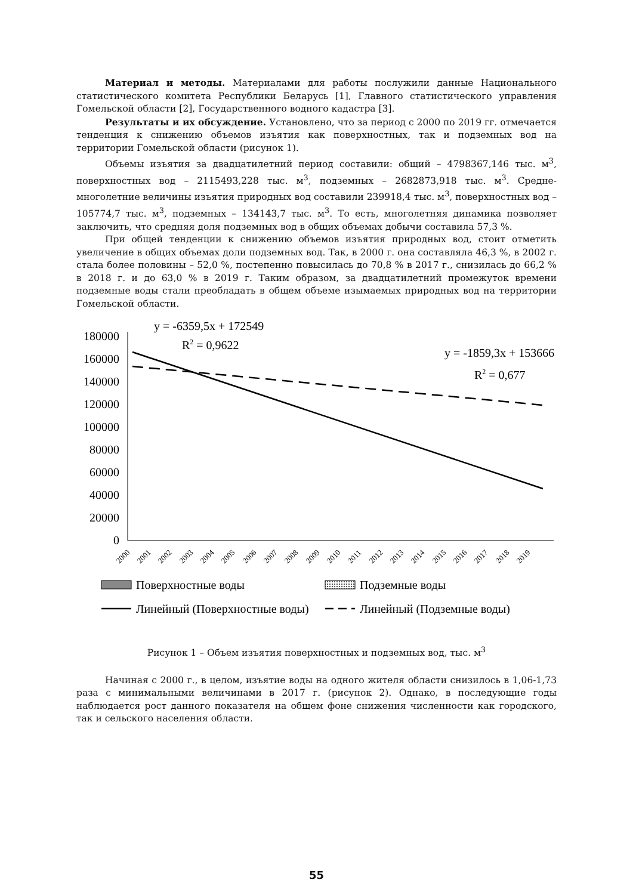Материал и методы. Материалами для работы послужили данные Национального статистического комитета Республики Беларусь [1], Главного статистического управления Гомельской области [2], Государственного водного кадастра [3].
Результаты и их обсуждение. Установлено, что за период с 2000 по 2019 гг. отмечается тенденция к снижению объемов изъятия как поверхностных, так и подземных вод на территории Гомельской области (рисунок 1).
Объемы изъятия за двадцатилетний период составили: общий – 4798367,146 тыс. м<sup>3</sup>, поверхностных вод – 2115493,228 тыс. м<sup>3</sup>, подземных – 2682873,918 тыс. м<sup>3</sup>. Средне-многолетние величины изъятия природных вод составили 239918,4 тыс. м<sup>3</sup>, поверхностных вод – 105774,7 тыс. м<sup>3</sup>, подземных – 134143,7 тыс. м<sup>3</sup>. То есть, многолетняя динамика позволяет заключить, что средняя доля подземных вод в общих объемах добычи составила 57,3 %.
При общей тенденции к снижению объемов изъятия природных вод, стоит отметить увеличение в общих объемах доли подземных вод. Так, в 2000 г. она составляла 46,3 %, в 2002 г. стала более половины – 52,0 %, постепенно повысилась до 70,8 % в 2017 г., снизилась до 66,2 % в 2018 г. и до 63,0 % в 2019 г. Таким образом, за двадцатилетний промежуток времени подземные воды стали преобладать в общем объеме изымаемых природных вод на территории Гомельской области.
y = -6359,5x + 172549
R2 = 0,9622
y = -1859,3x + 153666
R2 = 0,677
180000
160000
140000
120000
100000
80000
60000
40000
20000
0
2000
2001
2002
2003
2004
2005
2006
2007
2008
2009
2010
2011
2012
2013
2014
2015
2016
2017
2018
2019
Поверхностные воды
Подземные воды
Линейный (Поверхностные воды)
Линейный (Подземные воды)
Рисунок 1 – Объем изъятия поверхностных и подземных вод, тыс. м<sup>3</sup>
Начиная с 2000 г., в целом, изъятие воды на одного жителя области снизилось в 1,06-1,73 раза с минимальными величинами в 2017 г. (рисунок 2). Однако, в последующие годы наблюдается рост данного показателя на общем фоне снижения численности как городского, так и сельского населения области.
55